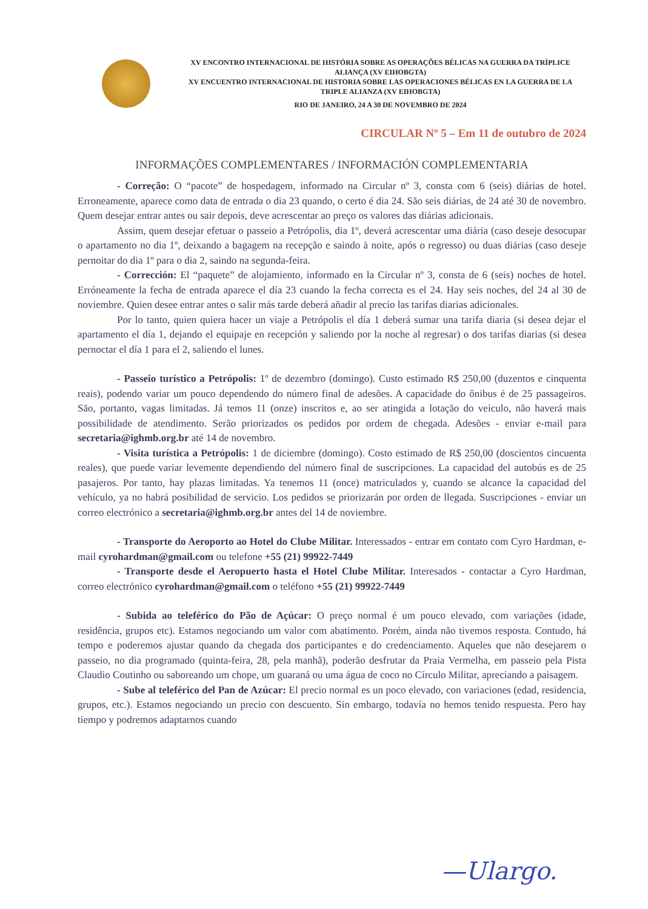XV ENCONTRO INTERNACIONAL DE HISTÓRIA SOBRE AS OPERAÇÕES BÉLICAS NA GUERRA DA TRÍPLICE ALIANÇA (XV EIHOBGTA)
XV ENCUENTRO INTERNACIONAL DE HISTORIA SOBRE LAS OPERACIONES BÉLICAS EN LA GUERRA DE LA TRIPLE ALIANZA (XV EIHOBGTA)
RIO DE JANEIRO, 24 A 30 DE NOVEMBRO DE 2024
CIRCULAR Nº 5 – Em 11 de outubro de 2024
INFORMAÇÕES COMPLEMENTARES / INFORMACIÓN COMPLEMENTARIA
- Correção: O “pacote” de hospedagem, informado na Circular nº 3, consta com 6 (seis) diárias de hotel. Erroneamente, aparece como data de entrada o dia 23 quando, o certo é dia 24. São seis diárias, de 24 até 30 de novembro. Quem desejar entrar antes ou sair depois, deve acrescentar ao preço os valores das diárias adicionais.
Assim, quem desejar efetuar o passeio a Petrópolis, dia 1º, deverá acrescentar uma diária (caso deseje desocupar o apartamento no dia 1º, deixando a bagagem na recepção e saindo à noite, após o regresso) ou duas diárias (caso deseje pernoitar do dia 1º para o dia 2, saindo na segunda-feira.
- Corrección: El “paquete” de alojamiento, informado en la Circular nº 3, consta de 6 (seis) noches de hotel. Erróneamente la fecha de entrada aparece el día 23 cuando la fecha correcta es el 24. Hay seis noches, del 24 al 30 de noviembre. Quien desee entrar antes o salir más tarde deberá añadir al precio las tarifas diarias adicionales.
Por lo tanto, quien quiera hacer un viaje a Petrópolis el día 1 deberá sumar una tarifa diaria (si desea dejar el apartamento el día 1, dejando el equipaje en recepción y saliendo por la noche al regresar) o dos tarifas diarias (si desea pernoctar el día 1 para el 2, saliendo el lunes.
- Passeio turístico a Petrópolis: 1º de dezembro (domingo). Custo estimado R$ 250,00 (duzentos e cinquenta reais), podendo variar um pouco dependendo do número final de adesões. A capacidade do ônibus é de 25 passageiros. São, portanto, vagas limitadas. Já temos 11 (onze) inscritos e, ao ser atingida a lotação do veículo, não haverá mais possibilidade de atendimento. Serão priorizados os pedidos por ordem de chegada. Adesões - enviar e-mail para secretaria@ighmb.org.br até 14 de novembro.
- Visita turística a Petrópolis: 1 de diciembre (domingo). Costo estimado de R$ 250,00 (doscientos cincuenta reales), que puede variar levemente dependiendo del número final de suscripciones. La capacidad del autobús es de 25 pasajeros. Por tanto, hay plazas limitadas. Ya tenemos 11 (once) matriculados y, cuando se alcance la capacidad del vehículo, ya no habrá posibilidad de servicio. Los pedidos se priorizarán por orden de llegada. Suscripciones - enviar un correo electrónico a secretaria@ighmb.org.br antes del 14 de noviembre.
- Transporte do Aeroporto ao Hotel do Clube Militar. Interessados - entrar em contato com Cyro Hardman, e-mail cyrohardman@gmail.com ou telefone +55 (21) 99922-7449
- Transporte desde el Aeropuerto hasta el Hotel Clube Militar. Interesados - contactar a Cyro Hardman, correo electrónico cyrohardman@gmail.com o teléfono +55 (21) 99922-7449
- Subida ao teleférico do Pão de Açúcar: O preço normal é um pouco elevado, com variações (idade, residência, grupos etc). Estamos negociando um valor com abatimento. Porém, ainda não tivemos resposta. Contudo, há tempo e poderemos ajustar quando da chegada dos participantes e do credenciamento. Aqueles que não desejarem o passeio, no dia programado (quinta-feira, 28, pela manhã), poderão desfrutar da Praia Vermelha, em passeio pela Pista Claudio Coutinho ou saboreando um chope, um guaraná ou uma água de coco no Círculo Militar, apreciando a paisagem.
- Sube al teleférico del Pan de Azúcar: El precio normal es un poco elevado, con variaciones (edad, residencia, grupos, etc.). Estamos negociando un precio con descuento. Sin embargo, todavía no hemos tenido respuesta. Pero hay tiempo y podremos adaptarnos cuando
—Ulargo.